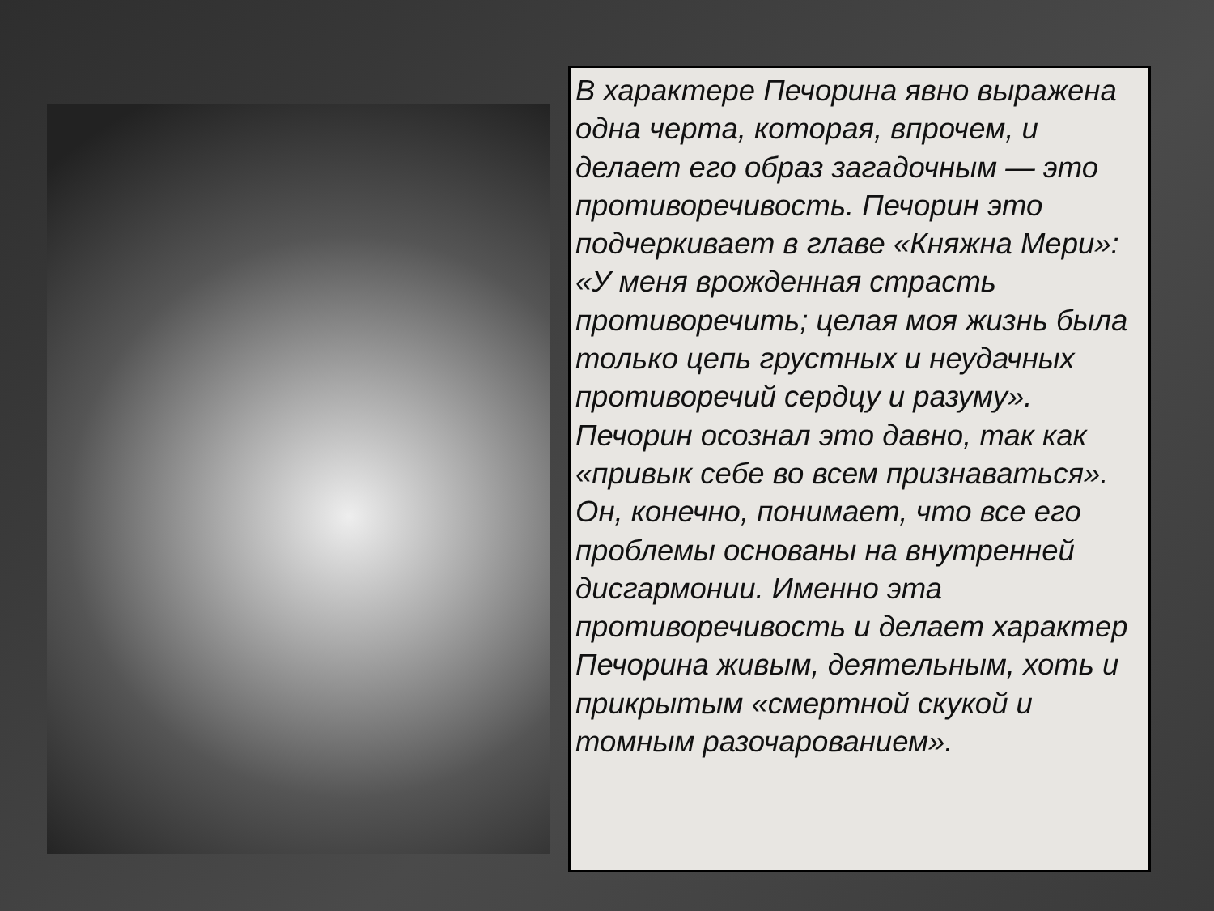В характере Печорина явно выражена одна черта, которая, впрочем, и делает его образ загадочным — это противоречивость. Печорин это подчеркивает в главе «Княжна Мери»: «У меня врожденная страсть противоречить; целая моя жизнь была только цепь грустных и неудачных противоречий сердцу и разуму». Печорин осознал это давно, так как «привык себе во всем признаваться». Он, конечно, понимает, что все его проблемы основаны на внутренней дисгармонии. Именно эта противоречивость и делает характер Печорина живым, деятельным, хоть и прикрытым «смертной скукой и томным разочарованием».